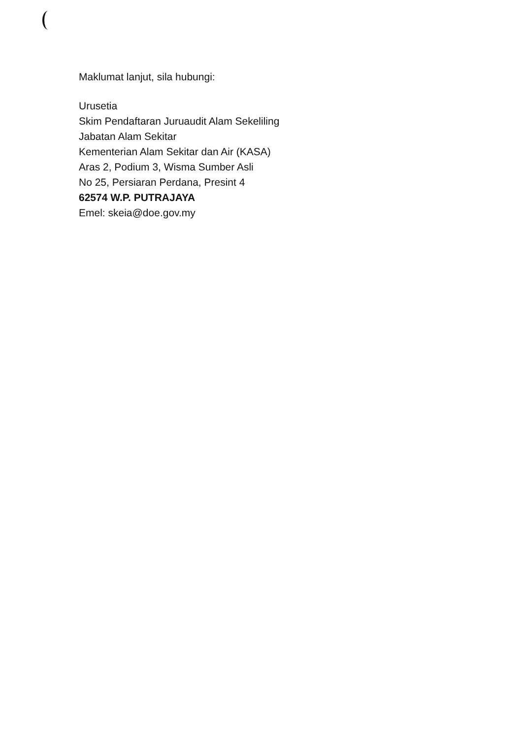Maklumat lanjut, sila hubungi:
Urusetia
Skim Pendaftaran Juruaudit Alam Sekeliling
Jabatan Alam Sekitar
Kementerian Alam Sekitar dan Air (KASA)
Aras 2, Podium 3, Wisma Sumber Asli
No 25, Persiaran Perdana, Presint 4
62574 W.P. PUTRAJAYA
Emel: skeia@doe.gov.my